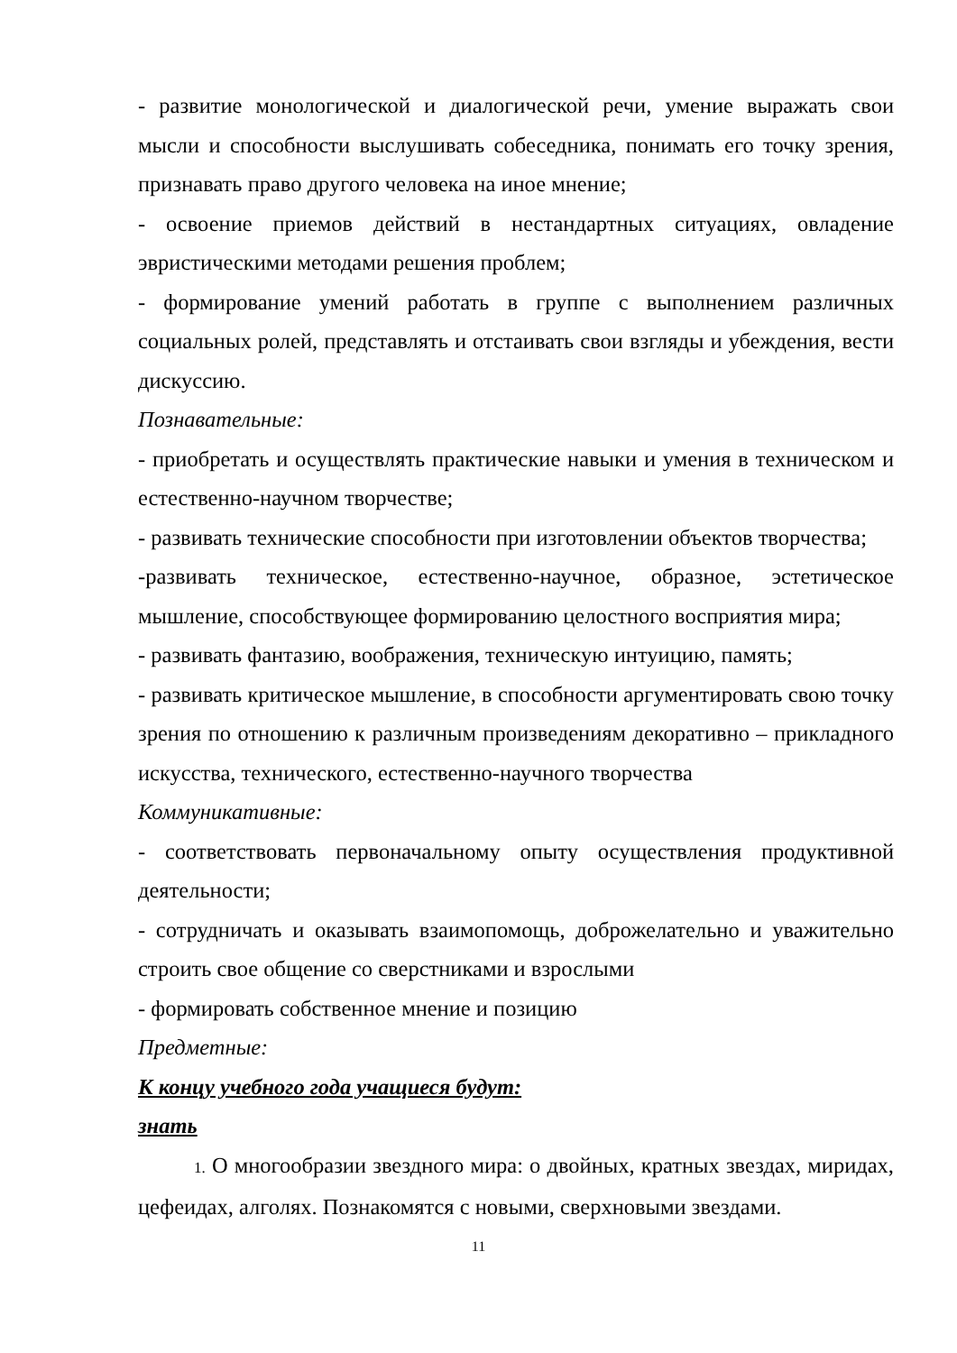- развитие монологической и диалогической речи, умение выражать свои мысли и способности выслушивать собеседника, понимать его точку зрения, признавать право другого человека на иное мнение;
- освоение приемов действий в нестандартных ситуациях, овладение эвристическими методами решения проблем;
- формирование умений работать в группе с выполнением различных социальных ролей, представлять и отстаивать свои взгляды и убеждения, вести дискуссию.
Познавательные:
- приобретать и осуществлять практические навыки и умения в техническом и естественно-научном творчестве;
- развивать технические способности при изготовлении объектов творчества;
-развивать техническое, естественно-научное, образное, эстетическое мышление, способствующее формированию целостного восприятия мира;
- развивать фантазию, воображения, техническую интуицию, память;
- развивать критическое мышление, в способности аргументировать свою точку зрения по отношению к различным произведениям декоративно – прикладного искусства, технического, естественно-научного творчества
Коммуникативные:
- соответствовать первоначальному опыту осуществления продуктивной деятельности;
- сотрудничать и оказывать взаимопомощь, доброжелательно и уважительно строить свое общение со сверстниками и взрослыми
- формировать собственное мнение и позицию
Предметные:
К концу учебного года учащиеся будут:
знать
1. О многообразии звездного мира: о двойных, кратных звездах, миридах, цефеидах, алголях. Познакомятся с новыми, сверхновыми звездами.
11